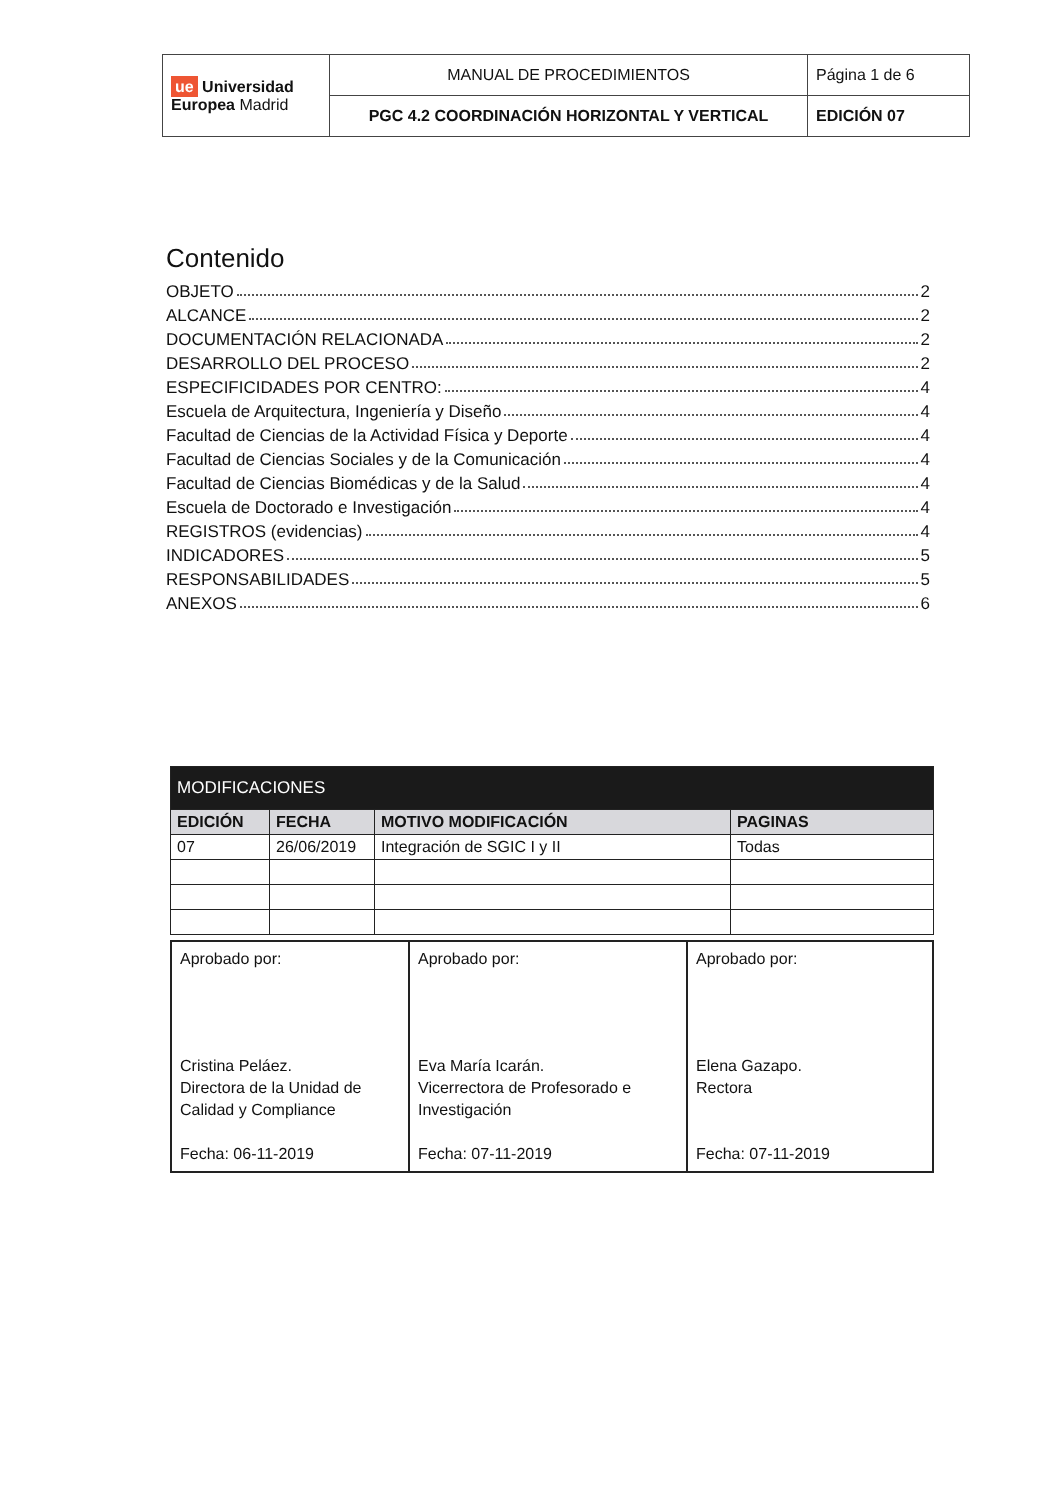| ue Universidad Europea Madrid | MANUAL DE PROCEDIMIENTOS | Página 1 de 6 |
| | PGC 4.2 COORDINACIÓN HORIZONTAL Y VERTICAL | EDICIÓN 07 |
Contenido
OBJETO 2
ALCANCE 2
DOCUMENTACIÓN RELACIONADA 2
DESARROLLO DEL PROCESO 2
ESPECIFICIDADES POR CENTRO: 4
Escuela de Arquitectura, Ingeniería y Diseño 4
Facultad de Ciencias de la Actividad Física y Deporte 4
Facultad de Ciencias Sociales y de la Comunicación 4
Facultad de Ciencias Biomédicas y de la Salud 4
Escuela de Doctorado e Investigación 4
REGISTROS (evidencias) 4
INDICADORES 5
RESPONSABILIDADES 5
ANEXOS 6
| MODIFICACIONES | | | |
| --- | --- | --- | --- |
| EDICIÓN | FECHA | MOTIVO MODIFICACIÓN | PAGINAS |
| 07 | 26/06/2019 | Integración de SGIC I y II | Todas |
| Aprobado por: Cristina Peláez. Directora de la Unidad de Calidad y Compliance Fecha: 06-11-2019 | Aprobado por: Eva María Icarán. Vicerrectora de Profesorado e Investigación Fecha: 07-11-2019 | Aprobado por: Elena Gazapo. Rectora Fecha: 07-11-2019 |